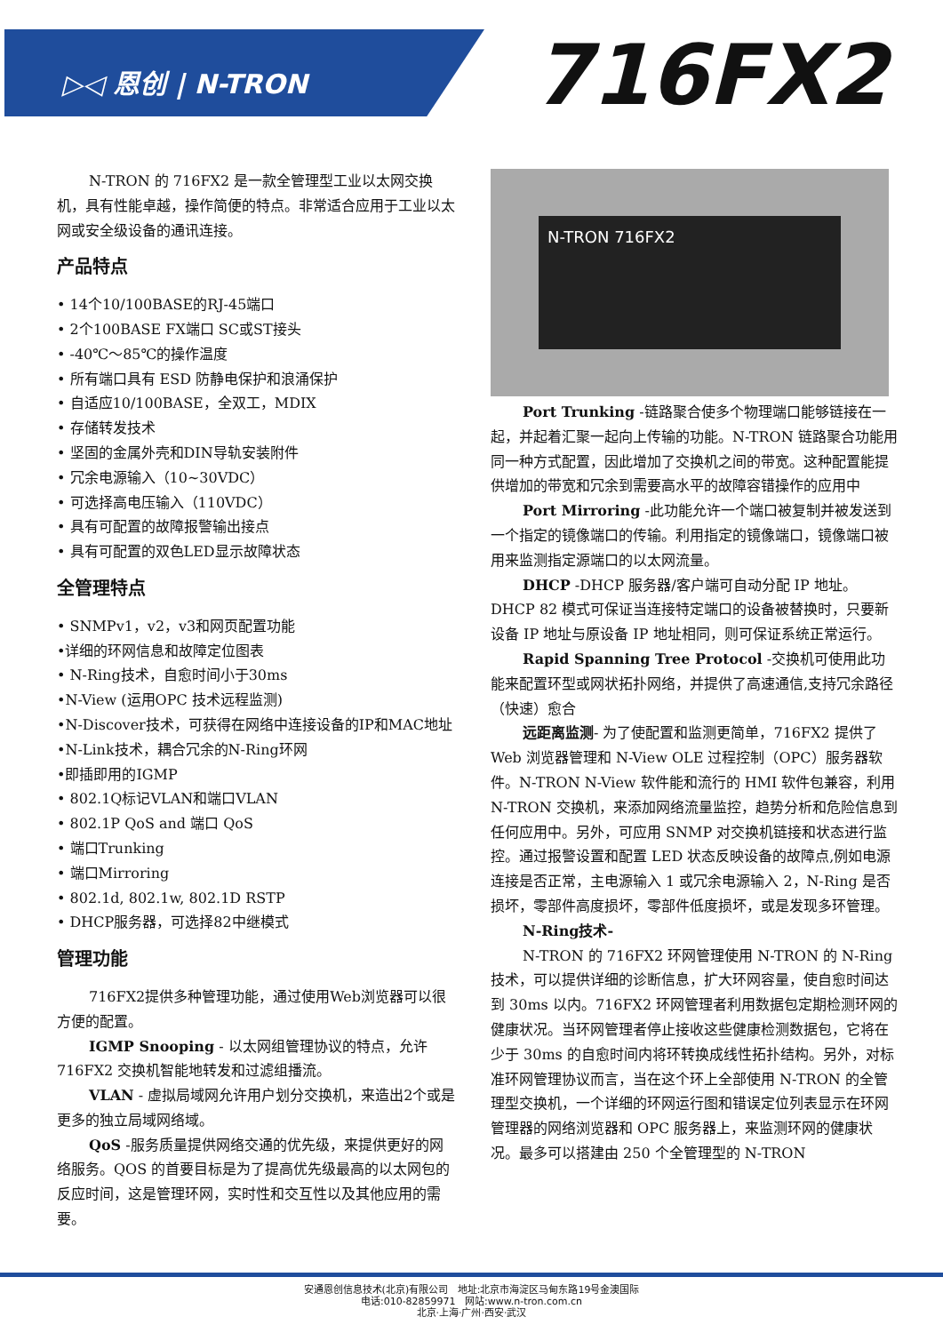▷◁ 恩创 | N-TRON 716FX2
N-TRON 的 716FX2 是一款全管理型工业以太网交换机，具有性能卓越，操作简便的特点。非常适合应用于工业以太网或安全级设备的通讯连接。
产品特点
• 14个10/100BASE的RJ-45端口
• 2个100BASE FX端口 SC或ST接头
• -40℃～85℃的操作温度
• 所有端口具有 ESD 防静电保护和浪涌保护
• 自适应10/100BASE，全双工，MDIX
• 存储转发技术
• 坚固的金属外壳和DIN导轨安装附件
• 冗余电源输入（10~30VDC）
• 可选择高电压输入（110VDC）
• 具有可配置的故障报警输出接点
• 具有可配置的双色LED显示故障状态
全管理特点
• SNMPv1，v2，v3和网页配置功能
•详细的环网信息和故障定位图表
• N-Ring技术，自愈时间小于30ms
•N-View (运用OPC 技术远程监测)
•N-Discover技术，可获得在网络中连接设备的IP和MAC地址
•N-Link技术，耦合冗余的N-Ring环网
•即插即用的IGMP
• 802.1Q标记VLAN和端口VLAN
• 802.1P QoS and 端口 QoS
• 端口Trunking
• 端口Mirroring
• 802.1d, 802.1w, 802.1D RSTP
• DHCP服务器，可选择82中继模式
管理功能
716FX2提供多种管理功能，通过使用Web浏览器可以很方便的配置。
IGMP Snooping - 以太网组管理协议的特点，允许716FX2 交换机智能地转发和过滤组播流。
VLAN - 虚拟局域网允许用户划分交换机，来造出2个或是更多的独立局域网络域。
QoS -服务质量提供网络交通的优先级，来提供更好的网络服务。QOS 的首要目标是为了提高优先级最高的以太网包的反应时间，这是管理环网，实时性和交互性以及其他应用的需要。
N-TRON 716FX2
Port Trunking -链路聚合使多个物理端口能够链接在一起，并起着汇聚一起向上传输的功能。N-TRON 链路聚合功能用同一种方式配置，因此增加了交换机之间的带宽。这种配置能提供增加的带宽和冗余到需要高水平的故障容错操作的应用中
Port Mirroring -此功能允许一个端口被复制并被发送到一个指定的镜像端口的传输。利用指定的镜像端口，镜像端口被用来监测指定源端口的以太网流量。
DHCP -DHCP 服务器/客户端可自动分配 IP 地址。DHCP 82 模式可保证当连接特定端口的设备被替换时，只要新设备 IP 地址与原设备 IP 地址相同，则可保证系统正常运行。
Rapid Spanning Tree Protocol -交换机可使用此功能来配置环型或网状拓扑网络，并提供了高速通信,支持冗余路径（快速）愈合
远距离监测- 为了使配置和监测更简单，716FX2 提供了 Web 浏览器管理和 N-View OLE 过程控制（OPC）服务器软件。N-TRON N-View 软件能和流行的 HMI 软件包兼容，利用 N-TRON 交换机，来添加网络流量监控，趋势分析和危险信息到任何应用中。另外，可应用 SNMP 对交换机链接和状态进行监控。通过报警设置和配置 LED 状态反映设备的故障点,例如电源连接是否正常，主电源输入 1 或冗余电源输入 2，N-Ring 是否损坏，零部件高度损坏，零部件低度损坏，或是发现多环管理。
N-Ring技术-
N-TRON 的 716FX2 环网管理使用 N-TRON 的 N-Ring 技术，可以提供详细的诊断信息，扩大环网容量，使自愈时间达到 30ms 以内。716FX2 环网管理者利用数据包定期检测环网的健康状况。当环网管理者停止接收这些健康检测数据包，它将在少于 30ms 的自愈时间内将环转换成线性拓扑结构。另外，对标准环网管理协议而言，当在这个环上全部使用 N-TRON 的全管理型交换机，一个详细的环网运行图和错误定位列表显示在环网管理器的网络浏览器和 OPC 服务器上，来监测环网的健康状况。最多可以搭建由 250 个全管理型的 N-TRON
安通恩创信息技术(北京)有限公司 地址:北京市海淀区马甸东路19号金澳国际
电话:010-82859971 网站:www.n-tron.com.cn
北京·上海·广州·西安·武汉